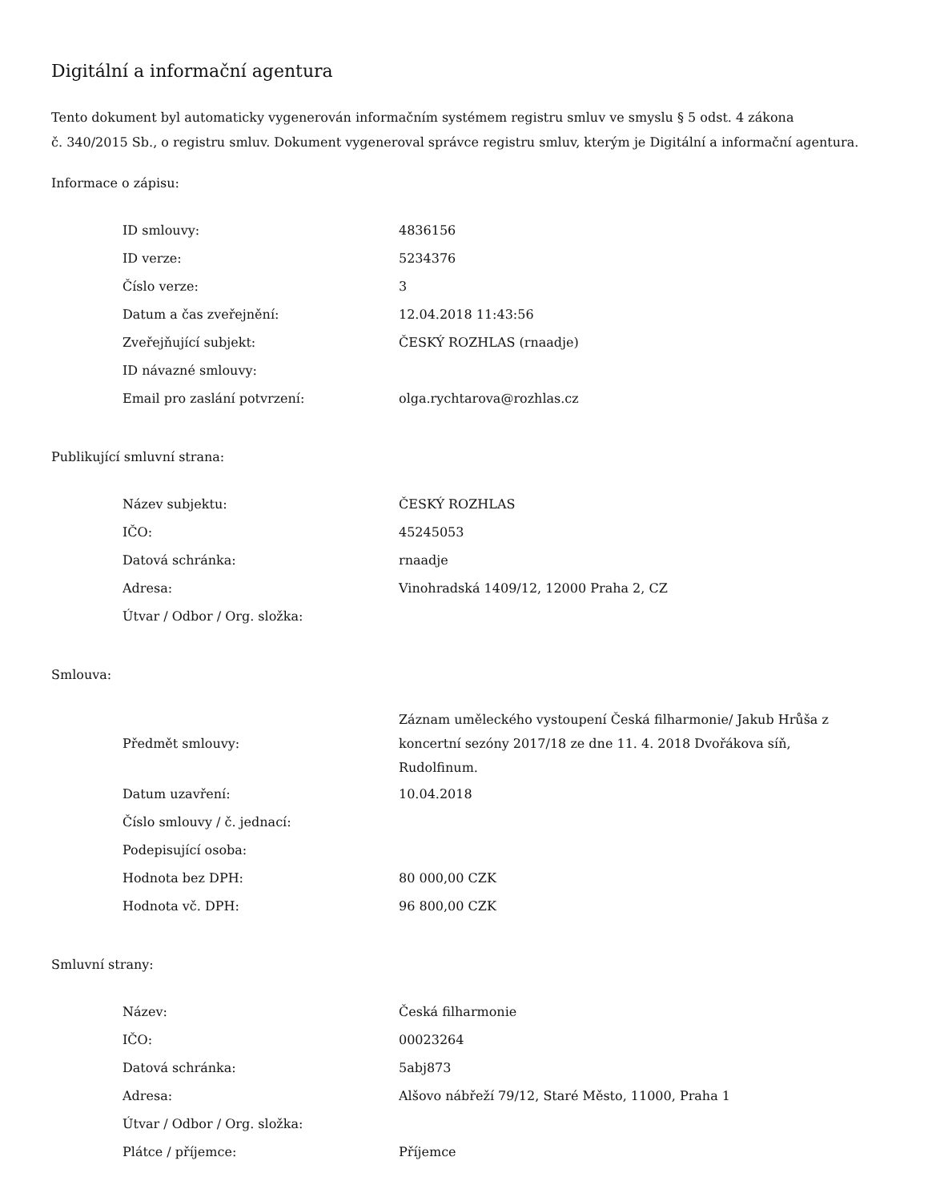Digitální a informační agentura
Tento dokument byl automaticky vygenerován informačním systémem registru smluv ve smyslu § 5 odst. 4 zákona
č. 340/2015 Sb., o registru smluv. Dokument vygeneroval správce registru smluv, kterým je Digitální a informační agentura.
Informace o zápisu:
| ID smlouvy: | 4836156 |
| ID verze: | 5234376 |
| Číslo verze: | 3 |
| Datum a čas zveřejnění: | 12.04.2018 11:43:56 |
| Zveřejňující subjekt: | ČESKÝ ROZHLAS (rnaadje) |
| ID návazné smlouvy: | |
| Email pro zaslání potvrzení: | olga.rychtarova@rozhlas.cz |
Publikující smluvní strana:
| Název subjektu: | ČESKÝ ROZHLAS |
| IČO: | 45245053 |
| Datová schránka: | rnaadje |
| Adresa: | Vinohradská 1409/12, 12000 Praha 2, CZ |
| Útvar / Odbor / Org. složka: | |
Smlouva:
| Předmět smlouvy: | Záznam uměleckého vystoupení Česká filharmonie/ Jakub Hrůša z koncertní sezóny 2017/18 ze dne 11. 4. 2018 Dvořákova síň, Rudolfinum. |
| Datum uzavření: | 10.04.2018 |
| Číslo smlouvy / č. jednací: | |
| Podepisující osoba: | |
| Hodnota bez DPH: | 80 000,00 CZK |
| Hodnota vč. DPH: | 96 800,00 CZK |
Smluvní strany:
| Název: | Česká filharmonie |
| IČO: | 00023264 |
| Datová schránka: | 5abj873 |
| Adresa: | Alšovo nábřeží 79/12, Staré Město, 11000, Praha 1 |
| Útvar / Odbor / Org. složka: | |
| Plátce / příjemce: | Příjemce |